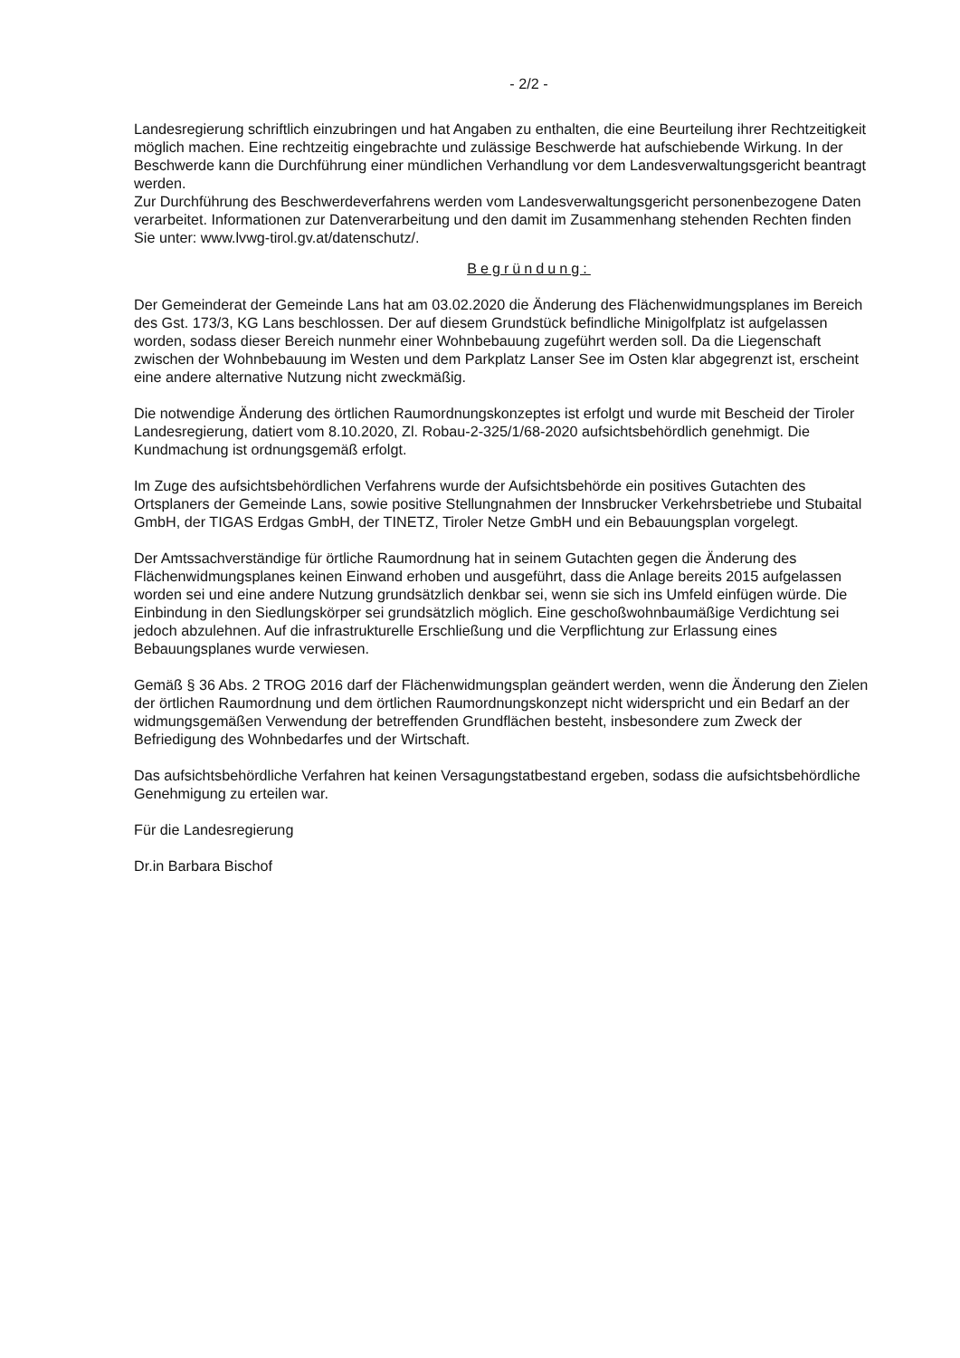- 2/2 -
Landesregierung schriftlich einzubringen und hat Angaben zu enthalten, die eine Beurteilung ihrer Rechtzeitigkeit möglich machen. Eine rechtzeitig eingebrachte und zulässige Beschwerde hat aufschiebende Wirkung. In der Beschwerde kann die Durchführung einer mündlichen Verhandlung vor dem Landesverwaltungsgericht beantragt werden.
Zur Durchführung des Beschwerdeverfahrens werden vom Landesverwaltungsgericht personenbezogene Daten verarbeitet. Informationen zur Datenverarbeitung und den damit im Zusammenhang stehenden Rechten finden Sie unter: www.lvwg-tirol.gv.at/datenschutz/.
Begründung:
Der Gemeinderat der Gemeinde Lans hat am 03.02.2020 die Änderung des Flächenwidmungsplanes im Bereich des Gst. 173/3, KG Lans beschlossen. Der auf diesem Grundstück befindliche Minigolfplatz ist aufgelassen worden, sodass dieser Bereich nunmehr einer Wohnbebauung zugeführt werden soll. Da die Liegenschaft zwischen der Wohnbebauung im Westen und dem Parkplatz Lanser See im Osten klar abgegrenzt ist, erscheint eine andere alternative Nutzung nicht zweckmäßig.
Die notwendige Änderung des örtlichen Raumordnungskonzeptes ist erfolgt und wurde mit Bescheid der Tiroler Landesregierung, datiert vom 8.10.2020, Zl. Robau-2-325/1/68-2020 aufsichtsbehördlich genehmigt. Die Kundmachung ist ordnungsgemäß erfolgt.
Im Zuge des aufsichtsbehördlichen Verfahrens wurde der Aufsichtsbehörde ein positives Gutachten des Ortsplaners der Gemeinde Lans, sowie positive Stellungnahmen der Innsbrucker Verkehrsbetriebe und Stubaital GmbH, der TIGAS Erdgas GmbH, der TINETZ, Tiroler Netze GmbH und ein Bebauungsplan vorgelegt.
Der Amtssachverständige für örtliche Raumordnung hat in seinem Gutachten gegen die Änderung des Flächenwidmungsplanes keinen Einwand erhoben und ausgeführt, dass die Anlage bereits 2015 aufgelassen worden sei und eine andere Nutzung grundsätzlich denkbar sei, wenn sie sich ins Umfeld einfügen würde. Die Einbindung in den Siedlungskörper sei grundsätzlich möglich. Eine geschoßwohnbaumäßige Verdichtung sei jedoch abzulehnen. Auf die infrastrukturelle Erschließung und die Verpflichtung zur Erlassung eines Bebauungsplanes wurde verwiesen.
Gemäß § 36 Abs. 2 TROG 2016 darf der Flächenwidmungsplan geändert werden, wenn die Änderung den Zielen der örtlichen Raumordnung und dem örtlichen Raumordnungskonzept nicht widerspricht und ein Bedarf an der widmungsgemäßen Verwendung der betreffenden Grundflächen besteht, insbesondere zum Zweck der Befriedigung des Wohnbedarfes und der Wirtschaft.
Das aufsichtsbehördliche Verfahren hat keinen Versagungstatbestand ergeben, sodass die aufsichtsbehördliche Genehmigung zu erteilen war.
Für die Landesregierung
Dr.in Barbara Bischof